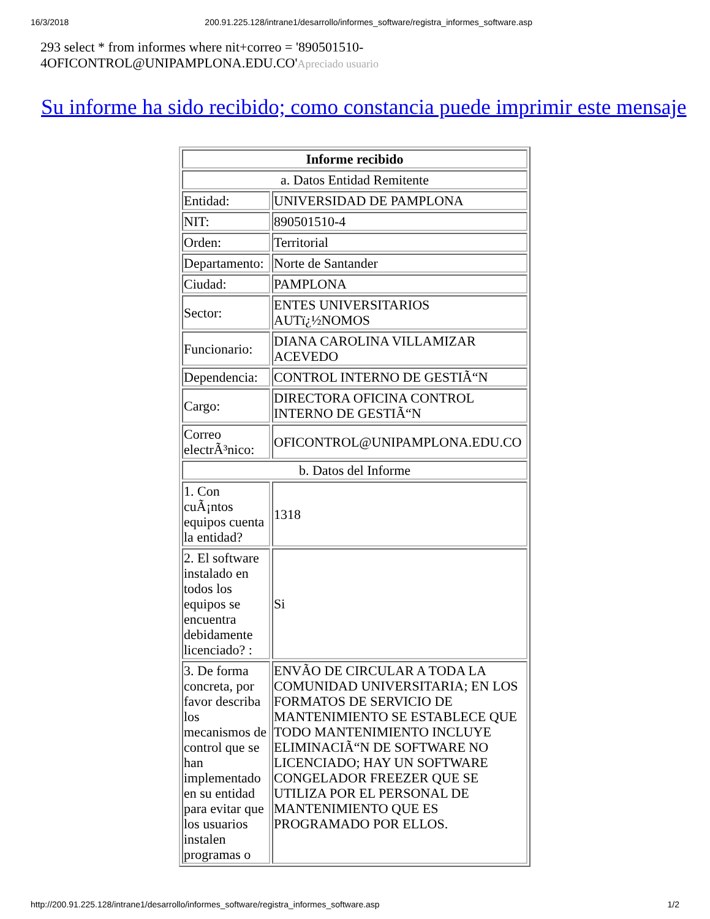16/3/2018 200.91.225.128/intrane1/desarrollo/informes_software/registra_informes_software.asp
293 select * from informes where nit+correo = '890501510-4OFICONTROL@UNIPAMPLONA.EDU.CO'Apreciado usuario
Su informe ha sido recibido; como constancia puede imprimir este mensaje
| Informe recibido | |
| a. Datos Entidad Remitente | |
| Entidad: | UNIVERSIDAD DE PAMPLONA |
| NIT: | 890501510-4 |
| Orden: | Territorial |
| Departamento: | Norte de Santander |
| Ciudad: | PAMPLONA |
| Sector: | ENTES UNIVERSITARIOS AUTï¿½NOMOS |
| Funcionario: | DIANA CAROLINA VILLAMIZAR ACEVEDO |
| Dependencia: | CONTROL INTERNO DE GESTIÃ“N |
| Cargo: | DIRECTORA OFICINA CONTROL INTERNO DE GESTIÃ“N |
| Correo electrÃ³nico: | OFICONTROL@UNIPAMPLONA.EDU.CO |
| b. Datos del Informe | |
| 1. Con cuÃ¡ntos equipos cuenta la entidad? | 1318 |
| 2. El software instalado en todos los equipos se encuentra debidamente licenciado? : | Si |
| 3. De forma concreta, por favor describa los mecanismos de control que se han implementado en su entidad para evitar que los usuarios instalen programas o | ENVÃO DE CIRCULAR A TODA LA COMUNIDAD UNIVERSITARIA; EN LOS FORMATOS DE SERVICIO DE MANTENIMIENTO SE ESTABLECE QUE TODO MANTENIMIENTO INCLUYE ELIMINACIÃ“N DE SOFTWARE NO LICENCIADO; HAY UN SOFTWARE CONGELADOR FREEZER QUE SE UTILIZA POR EL PERSONAL DE MANTENIMIENTO QUE ES PROGRAMADO POR ELLOS. |
http://200.91.225.128/intrane1/desarrollo/informes_software/registra_informes_software.asp 1/2